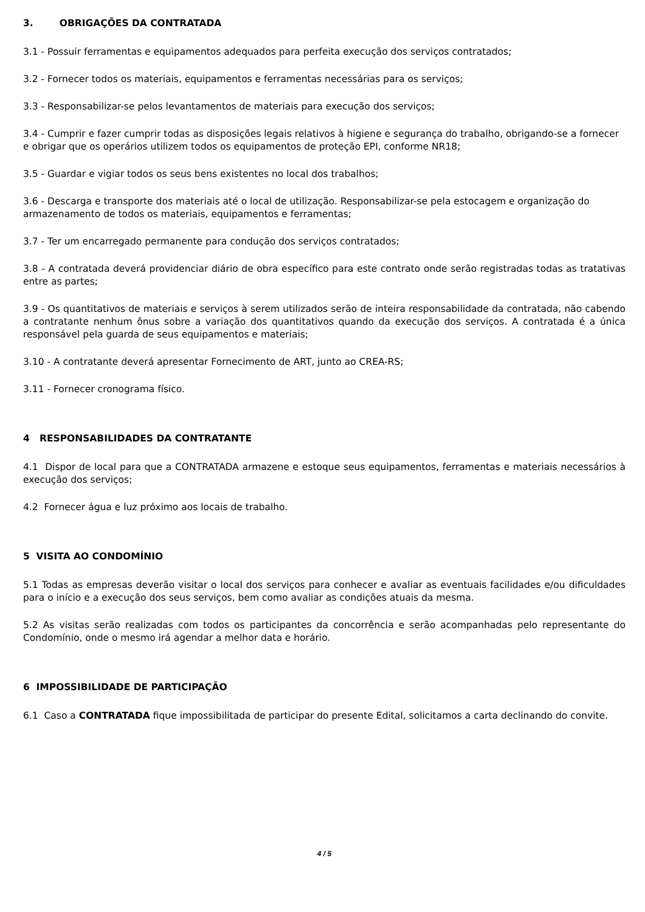3. OBRIGAÇÕES DA CONTRATADA
3.1 - Possuir ferramentas e equipamentos adequados para perfeita execução dos serviços contratados;
3.2 - Fornecer todos os materiais, equipamentos e ferramentas necessárias para os serviços;
3.3 - Responsabilizar-se pelos levantamentos de materiais para execução dos serviços;
3.4 - Cumprir e fazer cumprir todas as disposições legais relativos à higiene e segurança do trabalho, obrigando-se a fornecer e obrigar que os operários utilizem todos os equipamentos de proteção EPI, conforme NR18;
3.5 - Guardar e vigiar todos os seus bens existentes no local dos trabalhos;
3.6 - Descarga e transporte dos materiais até o local de utilização. Responsabilizar-se pela estocagem e organização do armazenamento de todos os materiais, equipamentos e ferramentas;
3.7 - Ter um encarregado permanente para condução dos serviços contratados;
3.8 - A contratada deverá providenciar diário de obra específico para este contrato onde serão registradas todas as tratativas entre as partes;
3.9 - Os quantitativos de materiais e serviços à serem utilizados serão de inteira responsabilidade da contratada, não cabendo a contratante nenhum ônus sobre a variação dos quantitativos quando da execução dos serviços. A contratada é a única responsável pela guarda de seus equipamentos e materiais;
3.10 - A contratante deverá apresentar Fornecimento de ART, junto ao CREA-RS;
3.11 - Fornecer cronograma físico.
4 RESPONSABILIDADES DA CONTRATANTE
4.1 Dispor de local para que a CONTRATADA armazene e estoque seus equipamentos, ferramentas e materiais necessários à execução dos serviços;
4.2 Fornecer água e luz próximo aos locais de trabalho.
5 VISITA AO CONDOMÍNIO
5.1 Todas as empresas deverão visitar o local dos serviços para conhecer e avaliar as eventuais facilidades e/ou dificuldades para o início e a execução dos seus serviços, bem como avaliar as condições atuais da mesma.
5.2 As visitas serão realizadas com todos os participantes da concorrência e serão acompanhadas pelo representante do Condomínio, onde o mesmo irá agendar a melhor data e horário.
6 IMPOSSIBILIDADE DE PARTICIPAÇÃO
6.1 Caso a CONTRATADA fique impossibilitada de participar do presente Edital, solicitamos a carta declinando do convite.
4 / 5